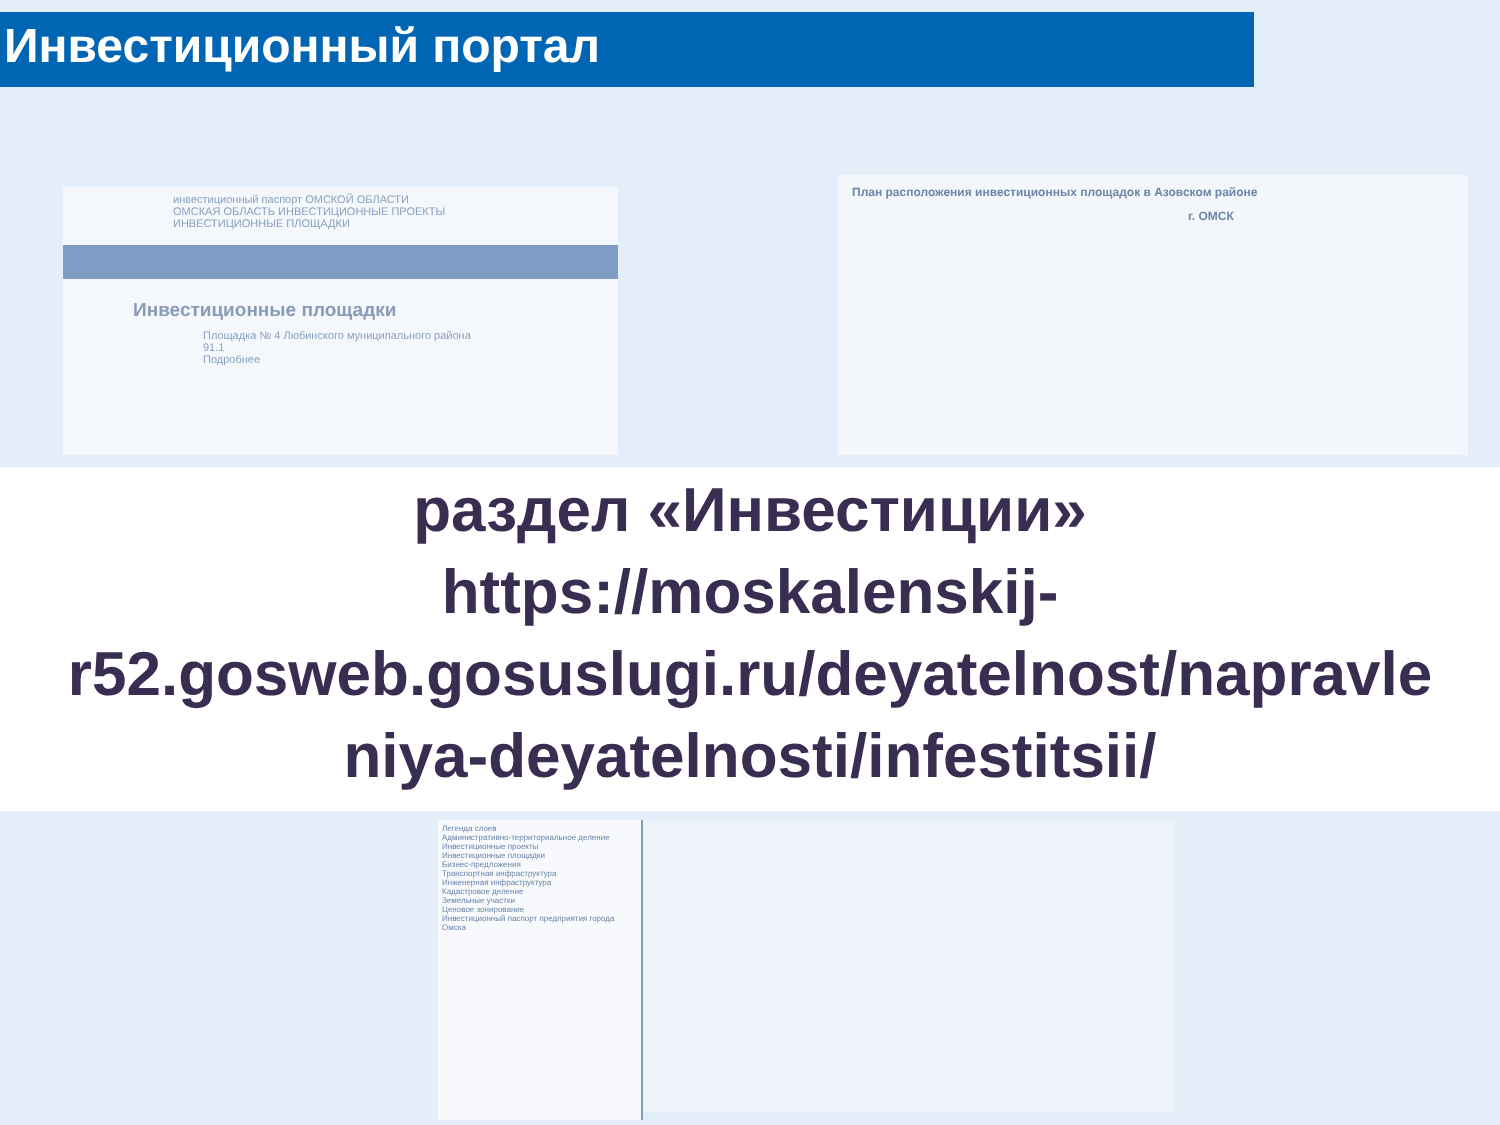Инвестиционный портал
инвестиционный паспорт ОМСКОЙ ОБЛАСТИ
ОМСКАЯ ОБЛАСТЬ ИНВЕСТИЦИОННЫЕ ПРОЕКТЫ ИНВЕСТИЦИОННЫЕ ПЛОЩАДКИ
Инвестиционные площадки
Площадка № 4 Любинского муниципального района
91.1
Подробнее
План расположения инвестиционных площадок в Азовском районе
г. ОМСК
раздел «Инвестиции»
https://moskalenskij-
r52.gosweb.gosuslugi.ru/deyatelnost/napravle
niya-deyatelnosti/infestitsii/
Легенда слоев
Административно-территориальное деление
Инвестиционные проекты
Инвестиционные площадки
Бизнес-предложения
Транспортная инфраструктура
Инженерная инфраструктура
Кадастровое деление
Земельные участки
Ценовое зонирование
Инвестиционный паспорт предприятия города Омска